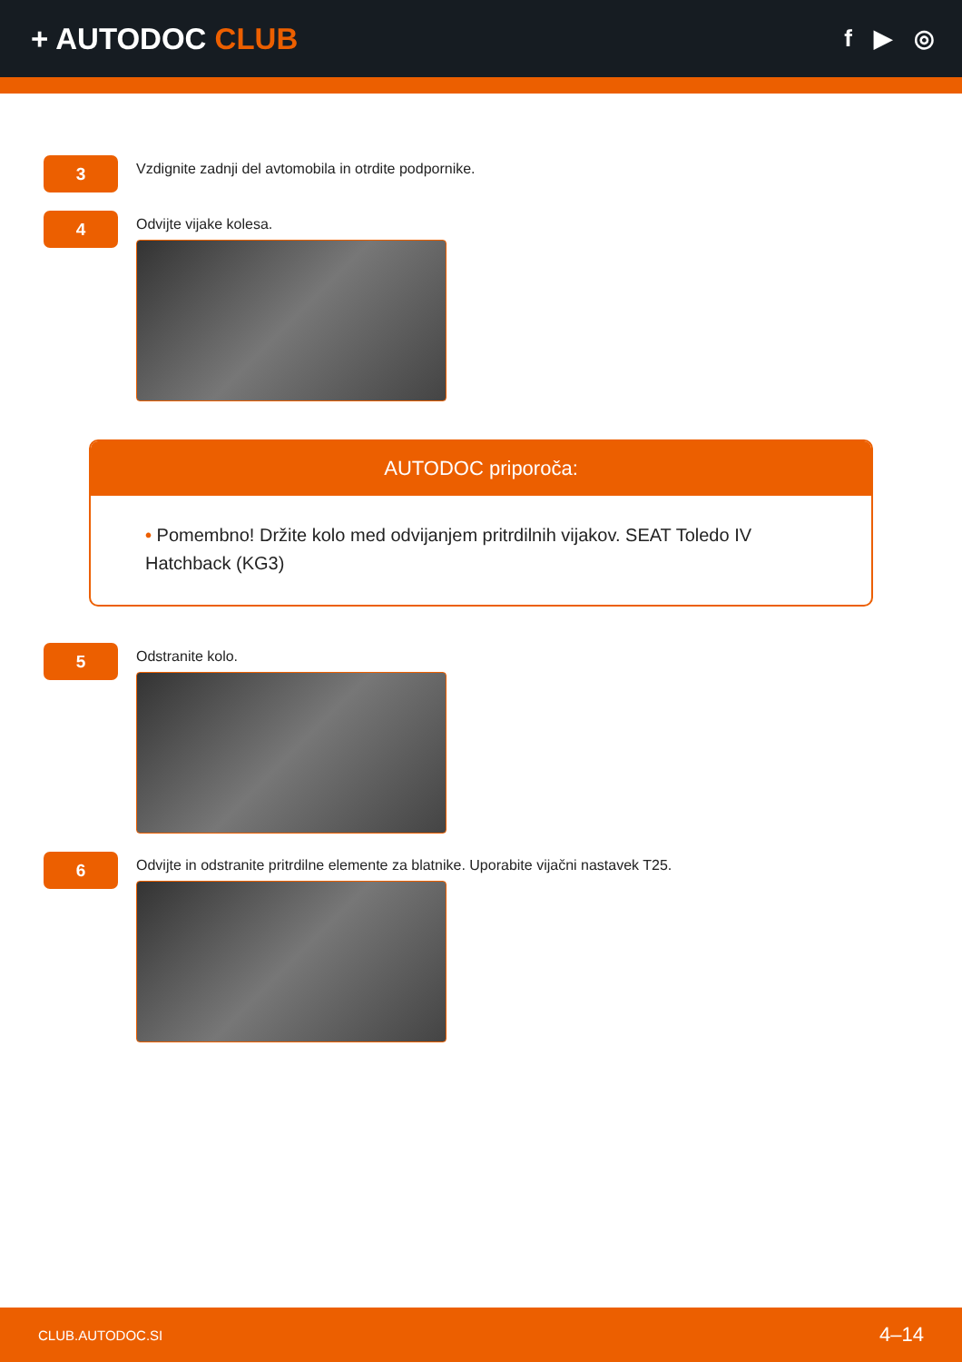+ AUTODOC CLUB
f ▶ ◎
3
Vzdignite zadnji del avtomobila in otrdite podpornike.
4
Odvijte vijake kolesa.
AUTODOC priporoča:
• Pomembno! Držite kolo med odvijanjem pritrdilnih vijakov. SEAT Toledo IV Hatchback (KG3)
5
Odstranite kolo.
6
Odvijte in odstranite pritrdilne elemente za blatnike. Uporabite vijačni nastavek T25.
CLUB.AUTODOC.SI 4–14